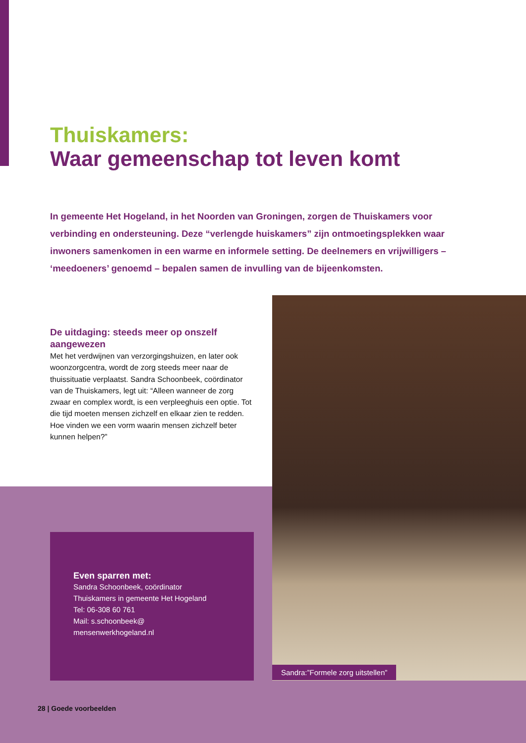Thuiskamers:
Waar gemeenschap tot leven komt
In gemeente Het Hogeland, in het Noorden van Groningen, zorgen de Thuiskamers voor verbinding en ondersteuning. Deze “verlengde huiskamers” zijn ontmoetingsplekken waar inwoners samenkomen in een warme en informele setting. De deelnemers en vrijwilligers – ‘meedoeners’ genoemd – bepalen samen de invulling van de bijeenkomsten.
De uitdaging: steeds meer op onszelf aangewezen
Met het verdwijnen van verzorgingshuizen, en later ook woonzorgcentra, wordt de zorg steeds meer naar de thuissituatie verplaatst. Sandra Schoonbeek, coördinator van de Thuiskamers, legt uit: “Alleen wanneer de zorg zwaar en complex wordt, is een verpleeghuis een optie. Tot die tijd moeten mensen zichzelf en elkaar zien te redden. Hoe vinden we een vorm waarin mensen zichzelf beter kunnen helpen?”
Sandra:”Formele zorg uitstellen”
Even sparren met:
Sandra Schoonbeek, coördinator
Thuiskamers in gemeente Het Hogeland
Tel: 06-308 60 761
Mail: s.schoonbeek@
mensenwerkhogeland.nl
28 | Goede voorbeelden